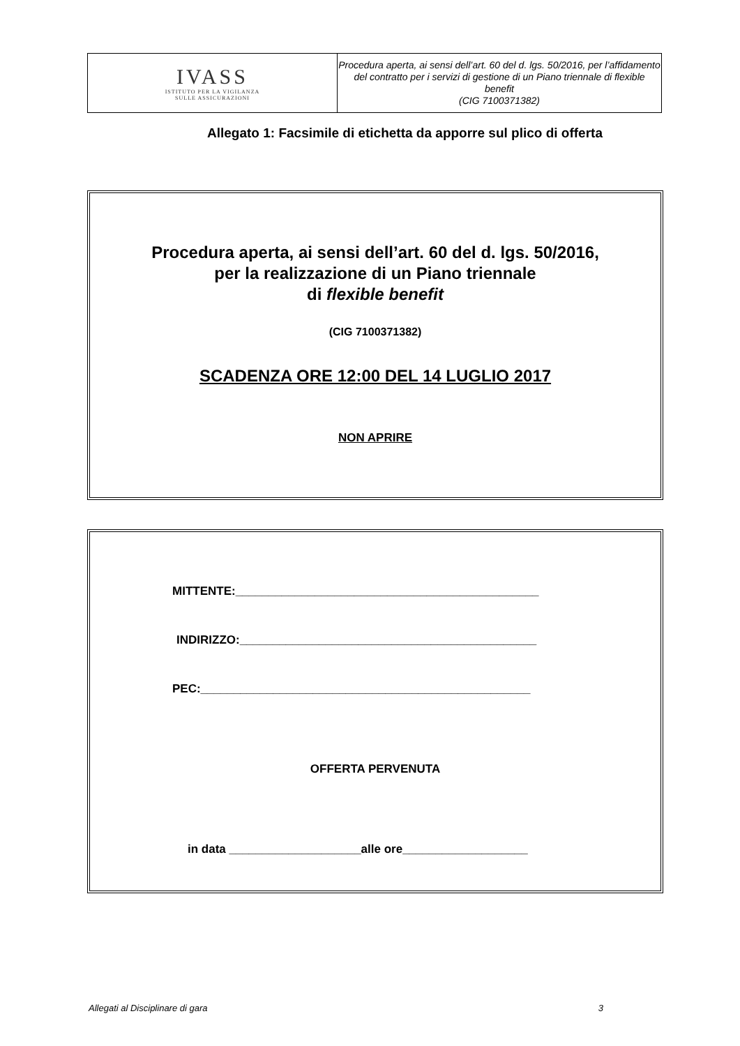| IVASS ISTITUTO PER LA VIGILANZA SULLE ASSICURAZIONI | Procedura aperta, ai sensi dell’art. 60 del d. lgs. 50/2016, per l’affidamento del contratto per i servizi di gestione di un Piano triennale di flexible benefit (CIG 7100371382) |
Allegato 1: Facsimile di etichetta da apporre sul plico di offerta
Procedura aperta, ai sensi dell’art. 60 del d. lgs. 50/2016,
per la realizzazione di un Piano triennale
di flexible benefit
(CIG 7100371382)
SCADENZA ORE 12:00 DEL 14 LUGLIO 2017
NON APRIRE
MITTENTE:______________________________________________
INDIRIZZO:_____________________________________________
PEC:__________________________________________________
OFFERTA PERVENUTA
in data ____________________alle ore___________________
Allegati al Disciplinare di gara 3